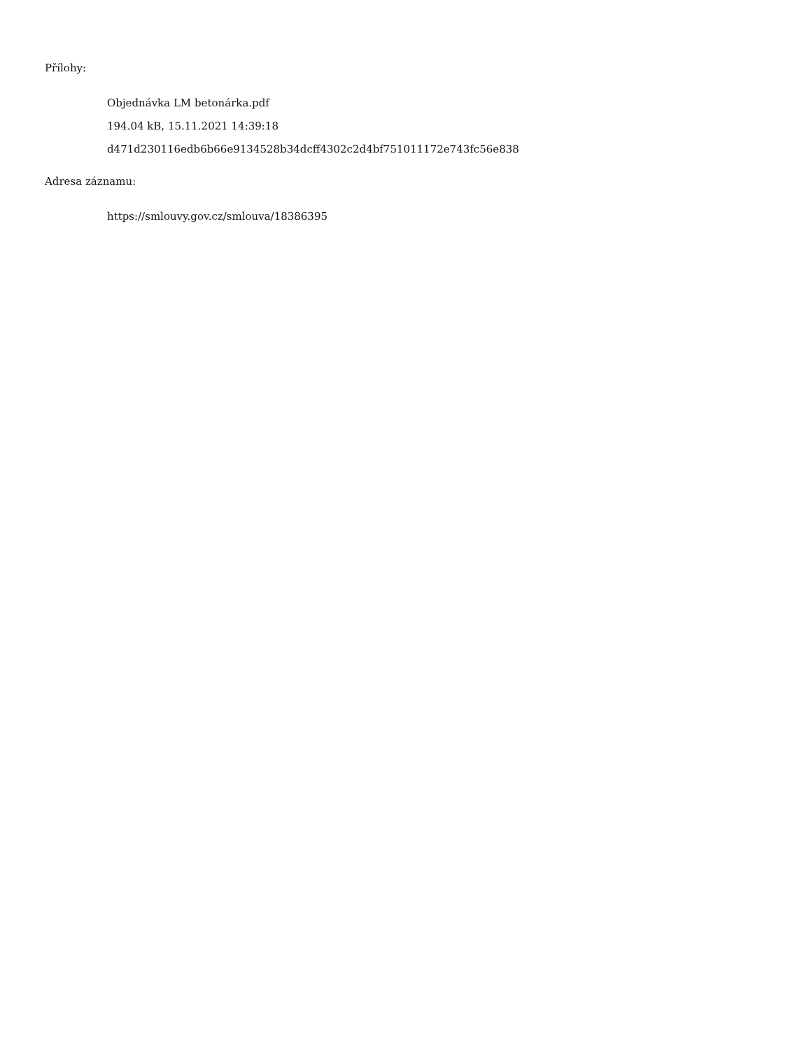Přílohy:
Objednávka LM betonárka.pdf
194.04 kB, 15.11.2021 14:39:18
d471d230116edb6b66e9134528b34dcff4302c2d4bf751011172e743fc56e838
Adresa záznamu:
https://smlouvy.gov.cz/smlouva/18386395